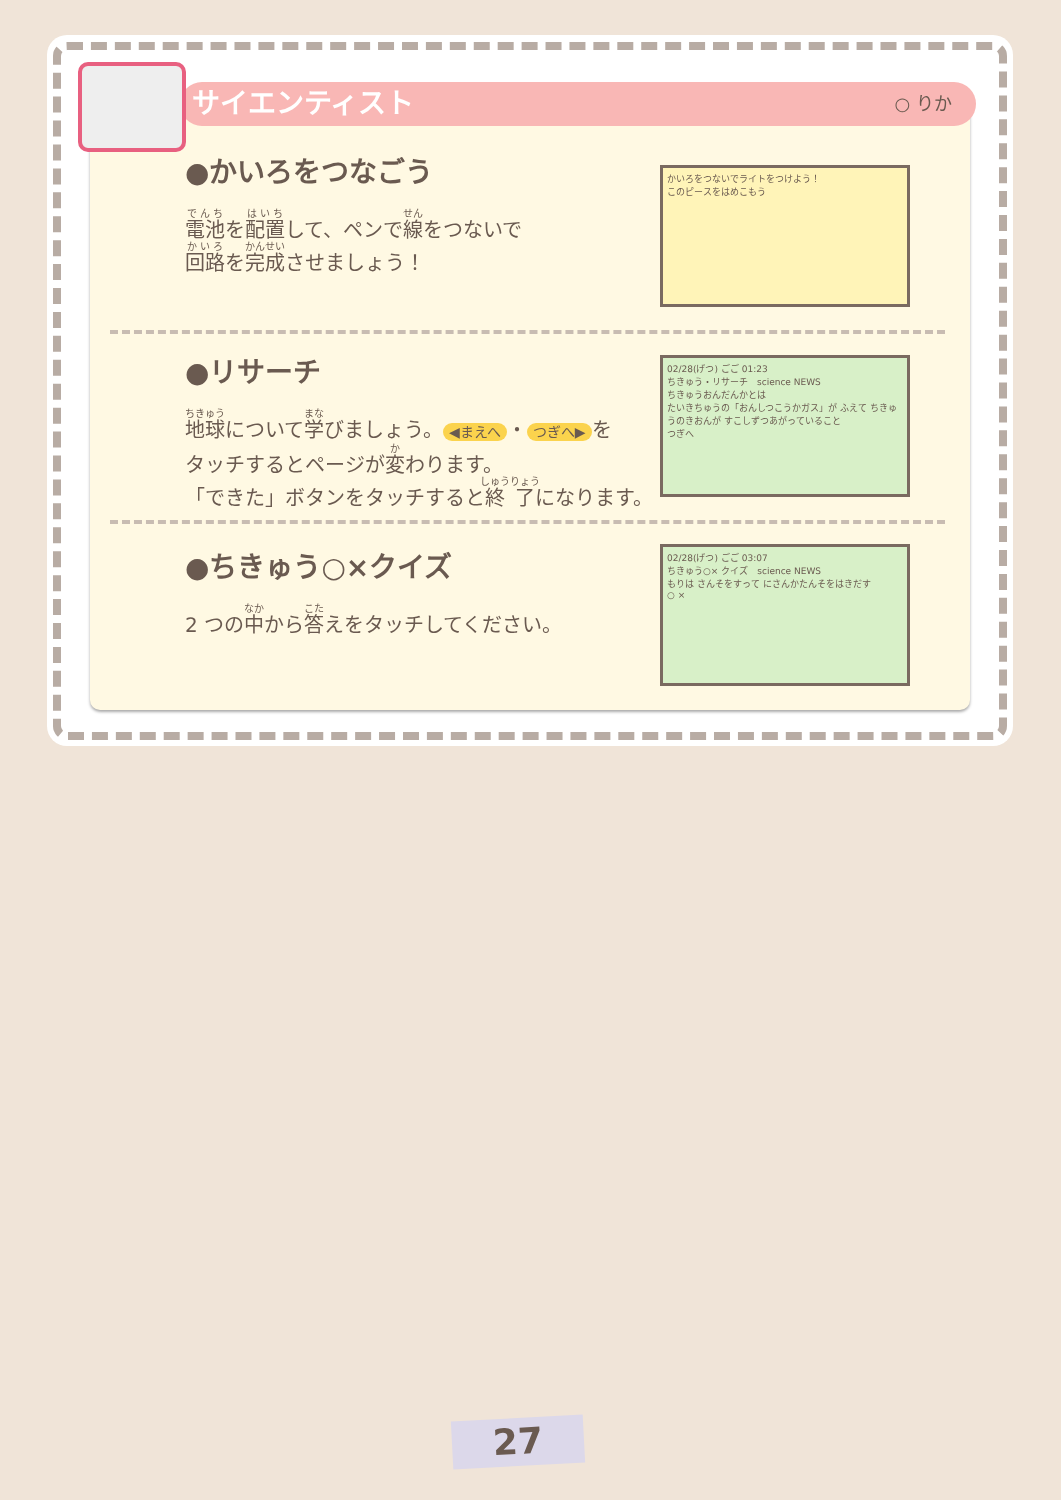サイエンティスト
○ りか
●かいろをつなごう
電池を配置して、ペンで線をつないで
回路を完成させましょう！
かいろをつないでライトをつけよう！
このピースをはめこもう
●リサーチ
地球について学びましょう。 ◀まえへ ・ つぎへ▶ を
タッチするとページが変わります。
「できた」ボタンをタッチすると終了になります。
02/28(げつ) ごご 01:23
ちきゅう・リサーチ　science NEWS
ちきゅうおんだんかとは
たいきちゅうの「おんしつこうかガス」が ふえて ちきゅうのきおんが すこしずつあがっていること
つぎへ
●ちきゅう○×クイズ
2 つの中から答えをタッチしてください。
02/28(げつ) ごご 03:07
ちきゅう○× クイズ　science NEWS
もりは さんそをすって にさんかたんそをはきだす
○ ×
27